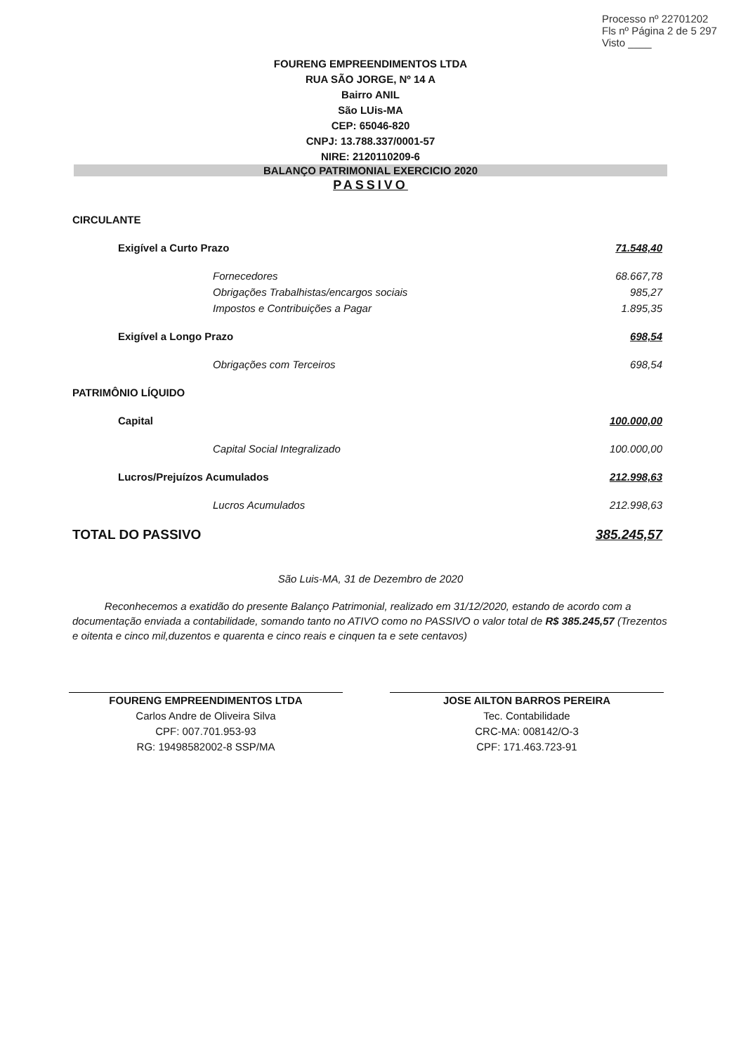Processo nº 22701202
Fls nº Página 2 de 5 297
Visto ____
FOURENG EMPREENDIMENTOS LTDA
RUA SÃO JORGE, Nº 14 A
Bairro ANIL
São LUis-MA
CEP: 65046-820
CNPJ: 13.788.337/0001-57
NIRE: 2120110209-6
BALANÇO PATRIMONIAL EXERCICIO 2020
PASSIVO
| CIRCULANTE | |
| Exigível a Curto Prazo | 71.548,40 |
| Fornecedores | 68.667,78 |
| Obrigações Trabalhistas/encargos sociais | 985,27 |
| Impostos e Contribuições a Pagar | 1.895,35 |
| Exigível a Longo Prazo | 698,54 |
| Obrigações com Terceiros | 698,54 |
| PATRIMÔNIO LÍQUIDO | |
| Capital | 100.000,00 |
| Capital Social Integralizado | 100.000,00 |
| Lucros/Prejuízos Acumulados | 212.998,63 |
| Lucros Acumulados | 212.998,63 |
| TOTAL DO PASSIVO | 385.245,57 |
São Luis-MA, 31 de Dezembro de 2020
Reconhecemos a exatidão do presente Balanço Patrimonial, realizado em 31/12/2020, estando de acordo com a documentação enviada a contabilidade, somando tanto no ATIVO como no PASSIVO o valor total de R$ 385.245,57 (Trezentos e oitenta e cinco mil,duzentos e quarenta e cinco reais e cinquen ta e sete centavos)
FOURENG EMPREENDIMENTOS LTDA
Carlos Andre de Oliveira Silva
CPF: 007.701.953-93
RG: 19498582002-8 SSP/MA
JOSE AILTON BARROS PEREIRA
Tec. Contabilidade
CRC-MA: 008142/O-3
CPF: 171.463.723-91